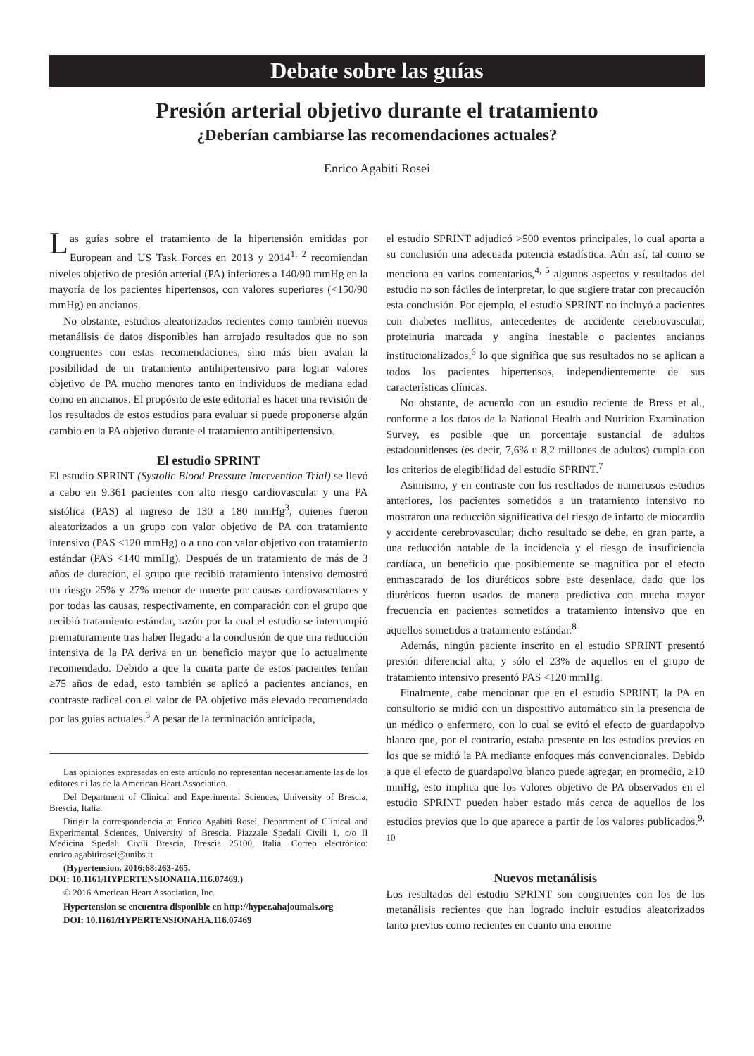Debate sobre las guías
Presión arterial objetivo durante el tratamiento
¿Deberían cambiarse las recomendaciones actuales?
Enrico Agabiti Rosei
Las guías sobre el tratamiento de la hipertensión emitidas por European and US Task Forces en 2013 y 2014<sup>1, 2</sup> recomiendan niveles objetivo de presión arterial (PA) inferiores a 140/90 mmHg en la mayoría de los pacientes hipertensos, con valores superiores (<150/90 mmHg) en ancianos.
No obstante, estudios aleatorizados recientes como también nuevos metanálisis de datos disponibles han arrojado resultados que no son congruentes con estas recomendaciones, sino más bien avalan la posibilidad de un tratamiento antihipertensivo para lograr valores objetivo de PA mucho menores tanto en individuos de mediana edad como en ancianos. El propósito de este editorial es hacer una revisión de los resultados de estos estudios para evaluar si puede proponerse algún cambio en la PA objetivo durante el tratamiento antihipertensivo.
El estudio SPRINT
El estudio SPRINT (Systolic Blood Pressure Intervention Trial) se llevó a cabo en 9.361 pacientes con alto riesgo cardiovascular y una PA sistólica (PAS) al ingreso de 130 a 180 mmHg<sup>3</sup>, quienes fueron aleatorizados a un grupo con valor objetivo de PA con tratamiento intensivo (PAS <120 mmHg) o a uno con valor objetivo con tratamiento estándar (PAS <140 mmHg). Después de un tratamiento de más de 3 años de duración, el grupo que recibió tratamiento intensivo demostró un riesgo 25% y 27% menor de muerte por causas cardiovasculares y por todas las causas, respectivamente, en comparación con el grupo que recibió tratamiento estándar, razón por la cual el estudio se interrumpió prematuramente tras haber llegado a la conclusión de que una reducción intensiva de la PA deriva en un beneficio mayor que lo actualmente recomendado. Debido a que la cuarta parte de estos pacientes tenían ≥75 años de edad, esto también se aplicó a pacientes ancianos, en contraste radical con el valor de PA objetivo más elevado recomendado por las guías actuales.<sup>3</sup> A pesar de la terminación anticipada,
Las opiniones expresadas en este artículo no representan necesariamente las de los editores ni las de la American Heart Association.
Del Department of Clinical and Experimental Sciences, University of Brescia, Brescia, Italia.
Dirigir la correspondencia a: Enrico Agabiti Rosei, Department of Clinical and Experimental Sciences, University of Brescia, Piazzale Spedali Civili 1, c/o II Medicina Spedali Civili Brescia, Brescia 25100, Italia. Correo electrónico: enrico.agabitirosei@unibs.it
(Hypertension. 2016;68:263-265.
DOI: 10.1161/HYPERTENSIONAHA.116.07469.)
© 2016 American Heart Association, Inc.
Hypertension se encuentra disponible en http://hyper.ahajoumals.org
DOI: 10.1161/HYPERTENSIONAHA.116.07469
el estudio SPRINT adjudicó >500 eventos principales, lo cual aporta a su conclusión una adecuada potencia estadística. Aún así, tal como se menciona en varios comentarios,<sup>4, 5</sup> algunos aspectos y resultados del estudio no son fáciles de interpretar, lo que sugiere tratar con precaución esta conclusión. Por ejemplo, el estudio SPRINT no incluyó a pacientes con diabetes mellitus, antecedentes de accidente cerebrovascular, proteinuria marcada y angina inestable o pacientes ancianos institucionalizados,<sup>6</sup> lo que significa que sus resultados no se aplican a todos los pacientes hipertensos, independientemente de sus características clínicas.
No obstante, de acuerdo con un estudio reciente de Bress et al., conforme a los datos de la National Health and Nutrition Examination Survey, es posible que un porcentaje sustancial de adultos estadounidenses (es decir, 7,6% u 8,2 millones de adultos) cumpla con los criterios de elegibilidad del estudio SPRINT.<sup>7</sup>
Asimismo, y en contraste con los resultados de numerosos estudios anteriores, los pacientes sometidos a un tratamiento intensivo no mostraron una reducción significativa del riesgo de infarto de miocardio y accidente cerebrovascular; dicho resultado se debe, en gran parte, a una reducción notable de la incidencia y el riesgo de insuficiencia cardíaca, un beneficio que posiblemente se magnifica por el efecto enmascarado de los diuréticos sobre este desenlace, dado que los diuréticos fueron usados de manera predictiva con mucha mayor frecuencia en pacientes sometidos a tratamiento intensivo que en aquellos sometidos a tratamiento estándar.<sup>8</sup>
Además, ningún paciente inscrito en el estudio SPRINT presentó presión diferencial alta, y sólo el 23% de aquellos en el grupo de tratamiento intensivo presentó PAS <120 mmHg.
Finalmente, cabe mencionar que en el estudio SPRINT, la PA en consultorio se midió con un dispositivo automático sin la presencia de un médico o enfermero, con lo cual se evitó el efecto de guardapolvo blanco que, por el contrario, estaba presente en los estudios previos en los que se midió la PA mediante enfoques más convencionales. Debido a que el efecto de guardapolvo blanco puede agregar, en promedio, ≥10 mmHg, esto implica que los valores objetivo de PA observados en el estudio SPRINT pueden haber estado más cerca de aquellos de los estudios previos que lo que aparece a partir de los valores publicados.<sup>9, 10</sup>
Nuevos metanálisis
Los resultados del estudio SPRINT son congruentes con los de los metanálisis recientes que han logrado incluir estudios aleatorizados tanto previos como recientes en cuanto una enorme